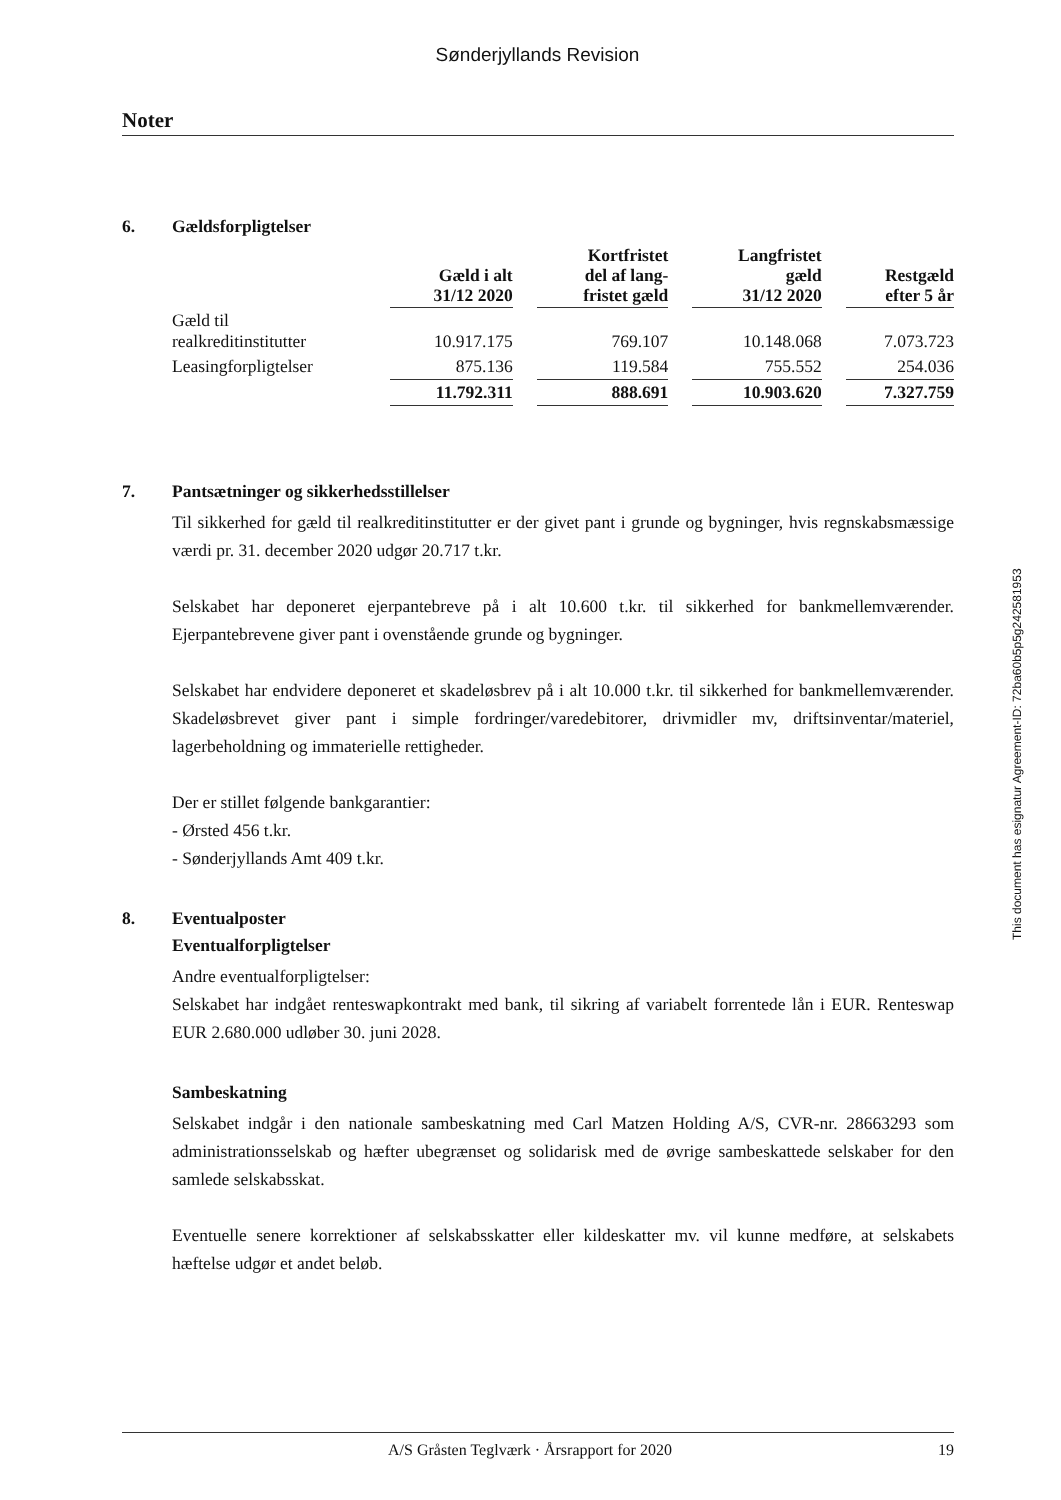Sønderjyllands Revision
Noter
6. Gældsforpligtelser
| | Gæld i alt 31/12 2020 | | Kortfristet del af lang- fristet gæld | | Langfristet gæld 31/12 2020 | | Restgæld efter 5 år |
| --- | --- | --- | --- | --- | --- | --- | --- |
| Gæld til realkreditinstitutter | 10.917.175 | | 769.107 | | 10.148.068 | | 7.073.723 |
| Leasingforpligtelser | 875.136 | | 119.584 | | 755.552 | | 254.036 |
| | 11.792.311 | | 888.691 | | 10.903.620 | | 7.327.759 |
7. Pantsætninger og sikkerhedsstillelser
Til sikkerhed for gæld til realkreditinstitutter er der givet pant i grunde og bygninger, hvis regnskabsmæssige værdi pr. 31. december 2020 udgør 20.717 t.kr.
Selskabet har deponeret ejerpantebreve på i alt 10.600 t.kr. til sikkerhed for bankmellemværender. Ejerpantebrevene giver pant i ovenstående grunde og bygninger.
Selskabet har endvidere deponeret et skadeløsbrev på i alt 10.000 t.kr. til sikkerhed for bankmellemværender. Skadeløsbrevet giver pant i simple fordringer/varedebitorer, drivmidler mv, driftsinventar/materiel, lagerbeholdning og immaterielle rettigheder.
Der er stillet følgende bankgarantier:
- Ørsted 456 t.kr.
- Sønderjyllands Amt 409 t.kr.
8. Eventualposter
Eventualforpligtelser
Andre eventualforpligtelser:
Selskabet har indgået renteswapkontrakt med bank, til sikring af variabelt forrentede lån i EUR. Renteswap EUR 2.680.000 udløber 30. juni 2028.
Sambeskatning
Selskabet indgår i den nationale sambeskatning med Carl Matzen Holding A/S, CVR-nr. 28663293 som administrationsselskab og hæfter ubegrænset og solidarisk med de øvrige sambeskattede selskaber for den samlede selskabsskat.
Eventuelle senere korrektioner af selskabsskatter eller kildeskatter mv. vil kunne medføre, at selskabets hæftelse udgør et andet beløb.
A/S Gråsten Teglværk · Årsrapport for 2020 19
This document has esignatur Agreement-ID: 72ba60b5p5g242581953